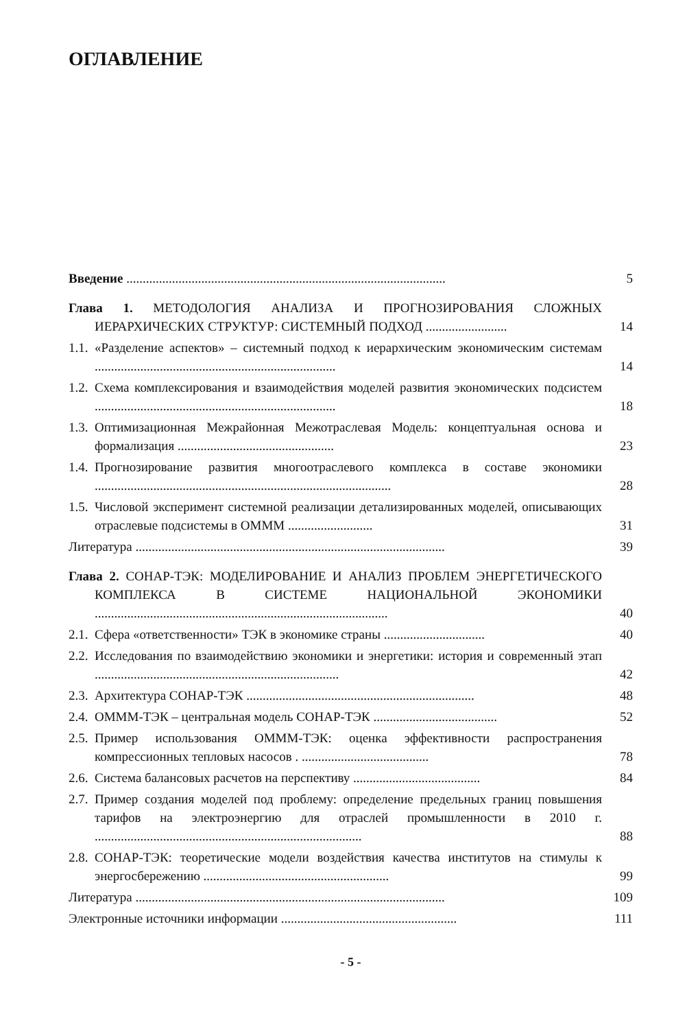ОГЛАВЛЕНИЕ
Введение ..................................................................................................
5
Глава 1. МЕТОДОЛОГИЯ АНАЛИЗА И ПРОГНОЗИРОВАНИЯ СЛОЖНЫХ ИЕРАРХИЧЕСКИХ СТРУКТУР: СИСТЕМНЫЙ ПОДХОД .........................
14
1.1. «Разделение аспектов» – системный подход к иерархическим экономическим системам ..........................................................................
14
1.2. Схема комплексирования и взаимодействия моделей развития экономических подсистем ..........................................................................
18
1.3. Оптимизационная Межрайонная Межотраслевая Модель: концептуальная основа и формализация ................................................
23
1.4. Прогнозирование развития многоотраслевого комплекса в составе экономики ...........................................................................................
28
1.5. Числовой эксперимент системной реализации детализированных моделей, описывающих отраслевые подсистемы в ОМММ ..........................
31
Литература ...............................................................................................
39
Глава 2. СОНАР-ТЭК: МОДЕЛИРОВАНИЕ И АНАЛИЗ ПРОБЛЕМ ЭНЕРГЕТИЧЕСКОГО КОМПЛЕКСА В СИСТЕМЕ НАЦИОНАЛЬНОЙ ЭКОНОМИКИ ..........................................................................................
40
2.1. Сфера «ответственности» ТЭК в экономике страны ...............................
40
2.2. Исследования по взаимодействию экономики и энергетики: история и современный этап ...........................................................................
42
2.3. Архитектура СОНАР-ТЭК ......................................................................
48
2.4. ОМММ-ТЭК – центральная модель СОНАР-ТЭК ......................................
52
2.5. Пример использования ОМММ-ТЭК: оценка эффективности распространения компрессионных тепловых насосов . .......................................
78
2.6. Система балансовых расчетов на перспективу .......................................
84
2.7. Пример создания моделей под проблему: определение предельных границ повышения тарифов на электроэнергию для отраслей промышленности в 2010 г. ..................................................................................
88
2.8. СОНАР-ТЭК: теоретические модели воздействия качества институтов на стимулы к энергосбережению .........................................................
99
Литература ...............................................................................................
109
Электронные источники информации ......................................................
111
- 5 -